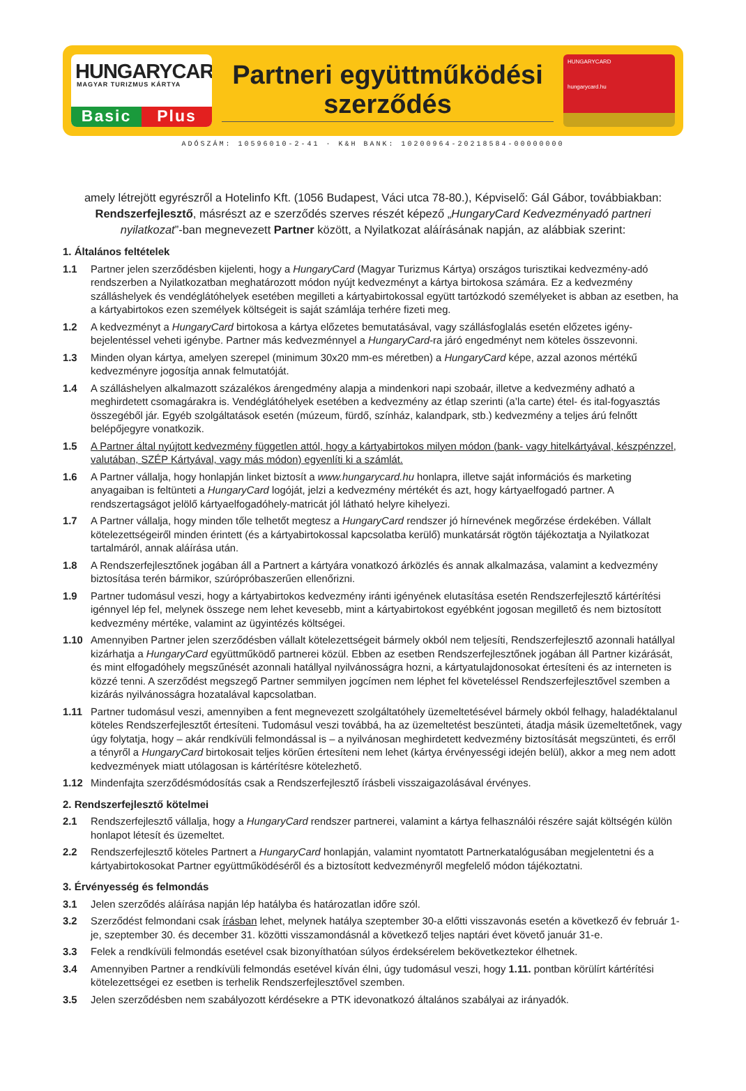HUNGARYCARD
MAGYAR TURIZMUS KÁRTYA
Basic Plus
Partneri együttműködési
szerződés
HUNGARYCARD
hungarycard.hu
ADÓSZÁM: 10596010-2-41 · K&H BANK: 10200964-20218584-00000000
amely létrejött egyrészről a Hotelinfo Kft. (1056 Budapest, Váci utca 78-80.), Képviselő: Gál Gábor, továbbiakban: Rendszerfejlesztő, másrészt az e szerződés szerves részét képező „HungaryCard Kedvezményadó partneri nyilatkozat”-ban megnevezett Partner között, a Nyilatkozat aláírásának napján, az alábbiak szerint:
1. Általános feltételek
1.1 Partner jelen szerződésben kijelenti, hogy a HungaryCard (Magyar Turizmus Kártya) országos turisztikai kedvezmény-adó rendszerben a Nyilatkozatban meghatározott módon nyújt kedvezményt a kártya birtokosa számára. Ez a kedvezmény szálláshelyek és vendéglátóhelyek esetében megilleti a kártyabirtokossal együtt tartózkodó személyeket is abban az esetben, ha a kártyabirtokos ezen személyek költségeit is saját számlája terhére fizeti meg.
1.2 A kedvezményt a HungaryCard birtokosa a kártya előzetes bemutatásával, vagy szállásfoglalás esetén előzetes igény-bejelentéssel veheti igénybe. Partner más kedvezménnyel a HungaryCard-ra járó engedményt nem köteles összevonni.
1.3 Minden olyan kártya, amelyen szerepel (minimum 30x20 mm-es méretben) a HungaryCard képe, azzal azonos mértékű kedvezményre jogosítja annak felmutatóját.
1.4 A szálláshelyen alkalmazott százalékos árengedmény alapja a mindenkori napi szobaár, illetve a kedvezmény adható a meghirdetett csomagárakra is. Vendéglátóhelyek esetében a kedvezmény az étlap szerinti (a’la carte) étel- és ital-fogyasztás összegéből jár. Egyéb szolgáltatások esetén (múzeum, fürdő, színház, kalandpark, stb.) kedvezmény a teljes árú felnőtt belépőjegyre vonatkozik.
1.5 A Partner által nyújtott kedvezmény független attól, hogy a kártyabirtokos milyen módon (bank- vagy hitelkártyával, készpénzzel, valutában, SZÉP Kártyával, vagy más módon) egyenlíti ki a számlát.
1.6 A Partner vállalja, hogy honlapján linket biztosít a www.hungarycard.hu honlapra, illetve saját információs és marketing anyagaiban is feltünteti a HungaryCard logóját, jelzi a kedvezmény mértékét és azt, hogy kártyaelfogadó partner. A rendszertagságot jelölő kártyaelfogadóhely-matricát jól látható helyre kihelyezi.
1.7 A Partner vállalja, hogy minden tőle telhetőt megtesz a HungaryCard rendszer jó hírnevének megőrzése érdekében. Vállalt kötelezettségeiről minden érintett (és a kártyabirtokossal kapcsolatba kerülő) munkatársát rögtön tájékoztatja a Nyilatkozat tartalmáról, annak aláírása után.
1.8 A Rendszerfejlesztőnek jogában áll a Partnert a kártyára vonatkozó árközlés és annak alkalmazása, valamint a kedvezmény biztosítása terén bármikor, szúrópróbaszerűen ellenőrizni.
1.9 Partner tudomásul veszi, hogy a kártyabirtokos kedvezmény iránti igényének elutasítása esetén Rendszerfejlesztő kártérítési igénnyel lép fel, melynek összege nem lehet kevesebb, mint a kártyabirtokost egyébként jogosan megillető és nem biztosított kedvezmény mértéke, valamint az ügyintézés költségei.
1.10 Amennyiben Partner jelen szerződésben vállalt kötelezettségeit bármely okból nem teljesíti, Rendszerfejlesztő azonnali hatállyal kizárhatja a HungaryCard együttműködő partnerei közül. Ebben az esetben Rendszerfejlesztőnek jogában áll Partner kizárását, és mint elfogadóhely megszűnését azonnali hatállyal nyilvánosságra hozni, a kártyatulajdonosokat értesíteni és az interneten is közzé tenni. A szerződést megszegő Partner semmilyen jogcímen nem léphet fel követeléssel Rendszerfejlesztővel szemben a kizárás nyilvánosságra hozatalával kapcsolatban.
1.11 Partner tudomásul veszi, amennyiben a fent megnevezett szolgáltatóhely üzemeltetésével bármely okból felhagy, haladéktalanul köteles Rendszerfejlesztőt értesíteni. Tudomásul veszi továbbá, ha az üzemeltetést beszünteti, átadja másik üzemeltetőnek, vagy úgy folytatja, hogy – akár rendkívüli felmondással is – a nyilvánosan meghirdetett kedvezmény biztosítását megszünteti, és erről a tényről a HungaryCard birtokosait teljes körűen értesíteni nem lehet (kártya érvényességi idején belül), akkor a meg nem adott kedvezmények miatt utólagosan is kártérítésre kötelezhető.
1.12 Mindenfajta szerződésmódosítás csak a Rendszerfejlesztő írásbeli visszaigazolásával érvényes.
2. Rendszerfejlesztő kötelmei
2.1 Rendszerfejlesztő vállalja, hogy a HungaryCard rendszer partnerei, valamint a kártya felhasználói részére saját költségén külön honlapot létesít és üzemeltet.
2.2 Rendszerfejlesztő köteles Partnert a HungaryCard honlapján, valamint nyomtatott Partnerkatalógusában megjelentetni és a kártyabirtokosokat Partner együttműködéséről és a biztosított kedvezményről megfelelő módon tájékoztatni.
3. Érvényesség és felmondás
3.1 Jelen szerződés aláírása napján lép hatályba és határozatlan időre szól.
3.2 Szerződést felmondani csak írásban lehet, melynek hatálya szeptember 30-a előtti visszavonás esetén a következő év február 1-je, szeptember 30. és december 31. közötti visszamondásnál a következő teljes naptári évet követő január 31-e.
3.3 Felek a rendkívüli felmondás esetével csak bizonyíthatóan súlyos érdeksérelem bekövetkeztekor élhetnek.
3.4 Amennyiben Partner a rendkívüli felmondás esetével kíván élni, úgy tudomásul veszi, hogy 1.11. pontban körülírt kártérítési kötelezettségei ez esetben is terhelik Rendszerfejlesztővel szemben.
3.5 Jelen szerződésben nem szabályozott kérdésekre a PTK idevonatkozó általános szabályai az irányadók.